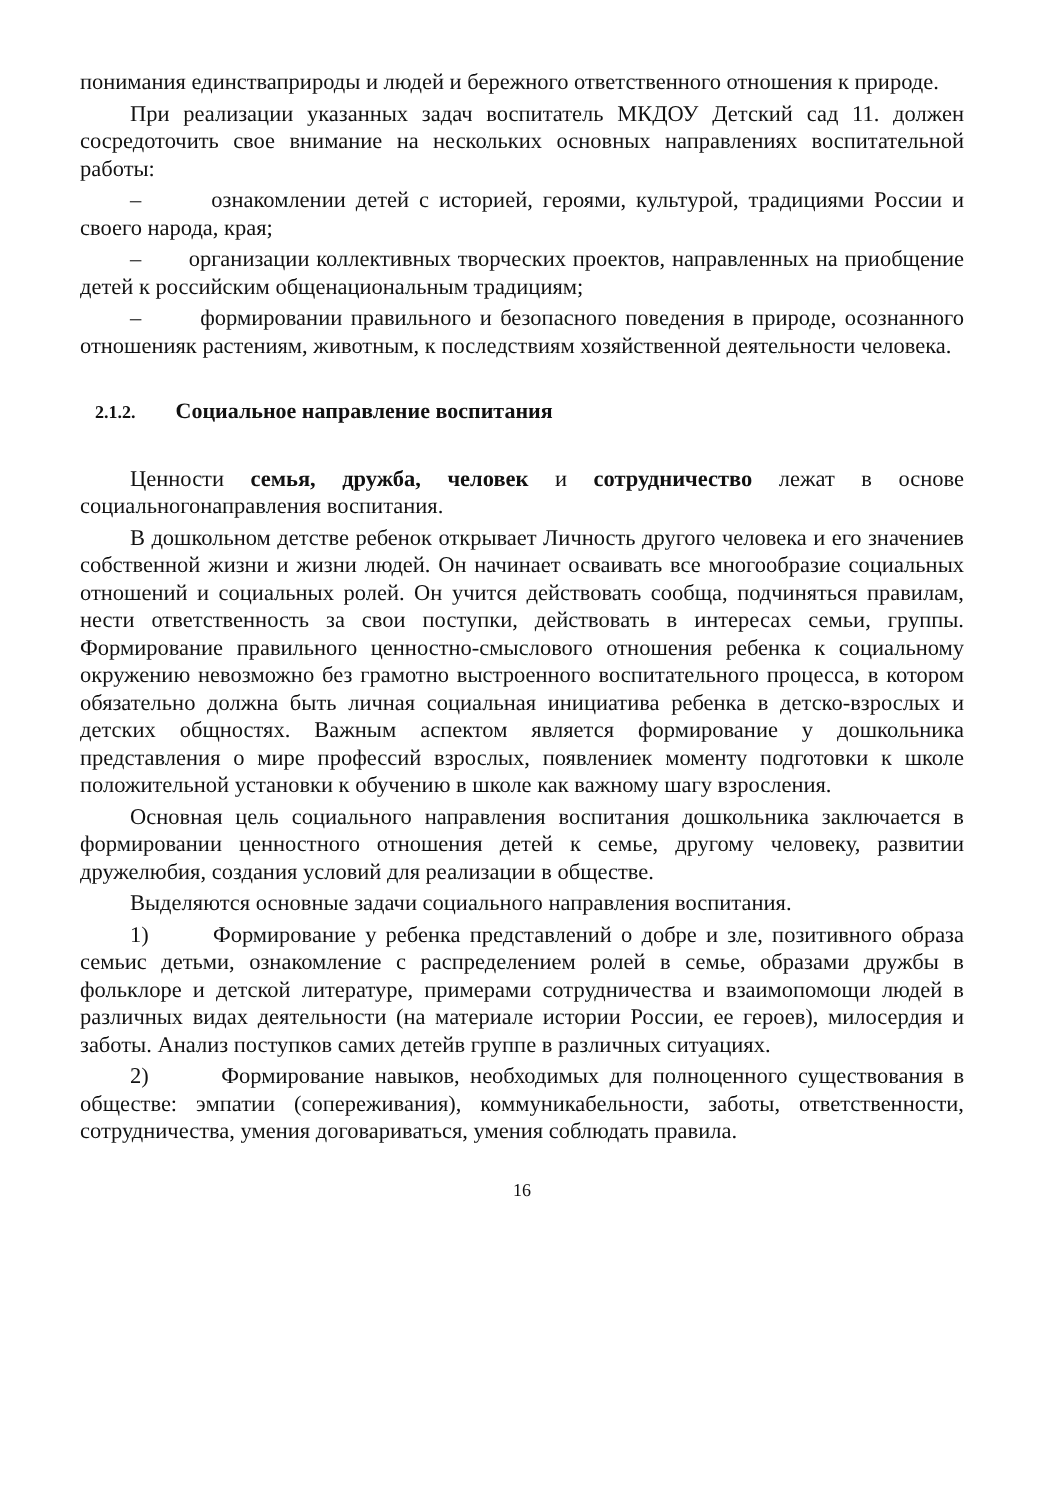понимания единстваприроды и людей и бережного ответственного отношения к природе.
При реализации указанных задач воспитатель МКДОУ Детский сад 11. должен сосредоточить свое внимание на нескольких основных направлениях воспитательной работы:
– ознакомлении детей с историей, героями, культурой, традициями России и своего народа, края;
– организации коллективных творческих проектов, направленных на приобщение детей к российским общенациональным традициям;
– формировании правильного и безопасного поведения в природе, осознанного отношенияк растениям, животным, к последствиям хозяйственной деятельности человека.
2.1.2. Социальное направление воспитания
Ценности семья, дружба, человек и сотрудничество лежат в основе социальногонаправления воспитания.
В дошкольном детстве ребенок открывает Личность другого человека и его значениев собственной жизни и жизни людей. Он начинает осваивать все многообразие социальных отношений и социальных ролей. Он учится действовать сообща, подчиняться правилам, нести ответственность за свои поступки, действовать в интересах семьи, группы. Формирование правильного ценностно-смыслового отношения ребенка к социальному окружению невозможно без грамотно выстроенного воспитательного процесса, в котором обязательно должна быть личная социальная инициатива ребенка в детско-взрослых и детских общностях. Важным аспектом является формирование у дошкольника представления о мире профессий взрослых, появлениек моменту подготовки к школе положительной установки к обучению в школе как важному шагу взросления.
Основная цель социального направления воспитания дошкольника заключается в формировании ценностного отношения детей к семье, другому человеку, развитии дружелюбия, создания условий для реализации в обществе.
Выделяются основные задачи социального направления воспитания.
1) Формирование у ребенка представлений о добре и зле, позитивного образа семьис детьми, ознакомление с распределением ролей в семье, образами дружбы в фольклоре и детской литературе, примерами сотрудничества и взаимопомощи людей в различных видах деятельности (на материале истории России, ее героев), милосердия и заботы. Анализ поступков самих детейв группе в различных ситуациях.
2) Формирование навыков, необходимых для полноценного существования в обществе: эмпатии (сопереживания), коммуникабельности, заботы, ответственности, сотрудничества, умения договариваться, умения соблюдать правила.
16